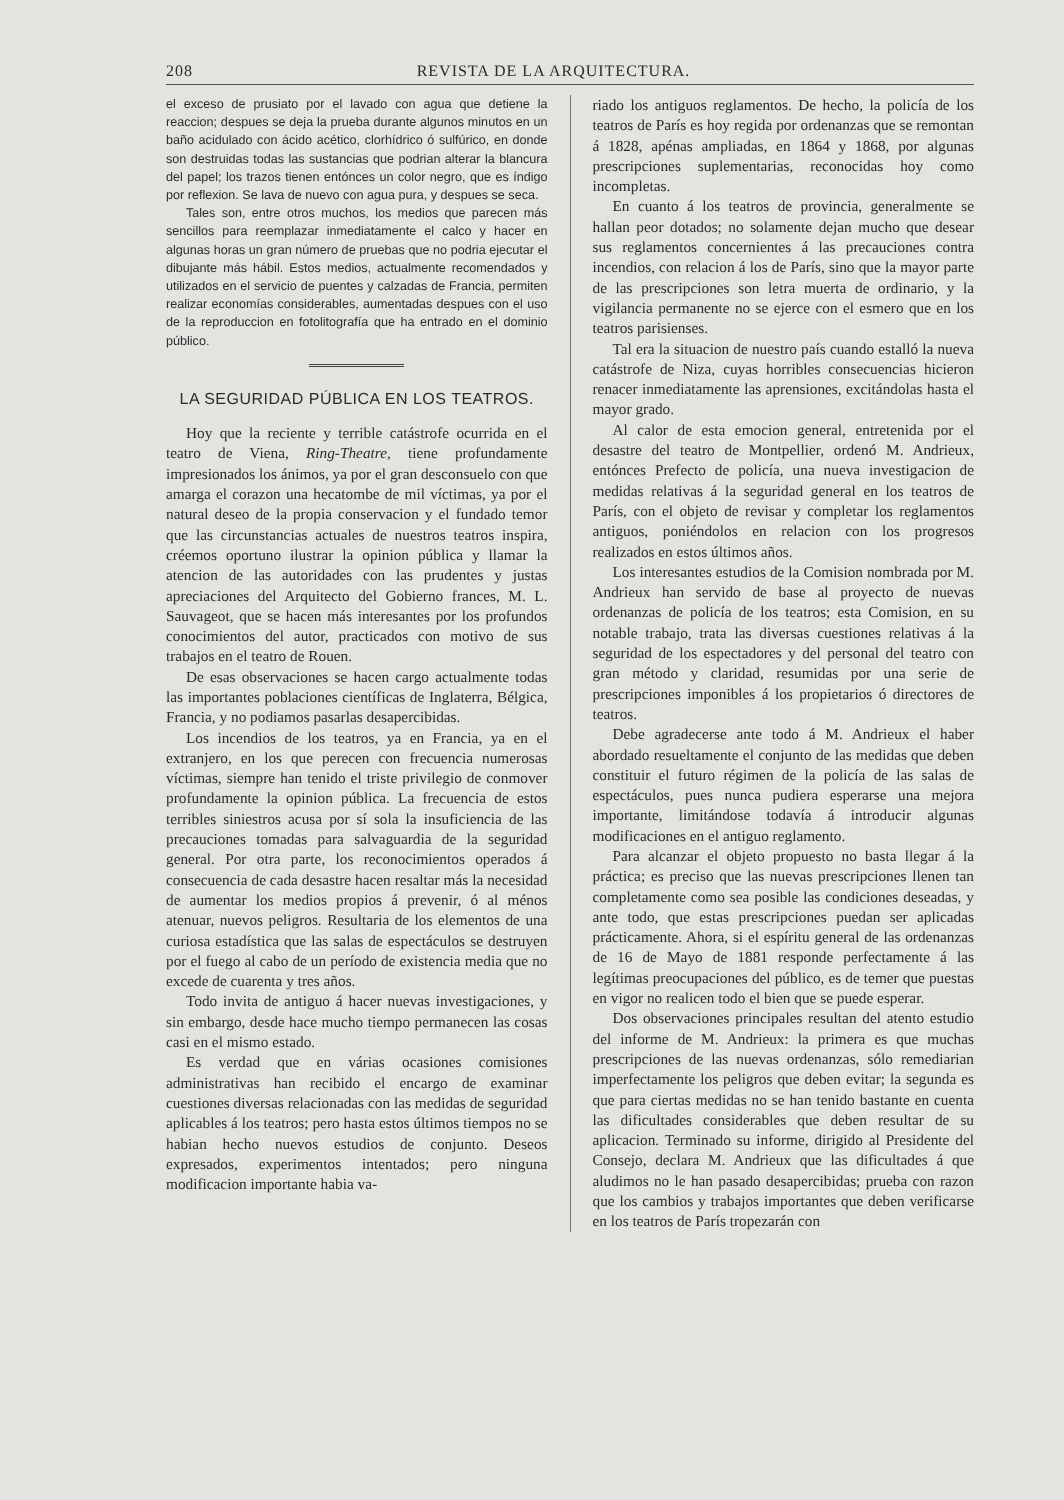208 REVISTA DE LA ARQUITECTURA.
el exceso de prusiato por el lavado con agua que detiene la reaccion; despues se deja la prueba durante algunos minutos en un baño acidulado con ácido acético, clorhídrico ó sulfúrico, en donde son destruidas todas las sustancias que podrian alterar la blancura del papel; los trazos tienen entónces un color negro, que es índigo por reflexion. Se lava de nuevo con agua pura, y despues se seca.
Tales son, entre otros muchos, los medios que parecen más sencillos para reemplazar inmediatamente el calco y hacer en algunas horas un gran número de pruebas que no podria ejecutar el dibujante más hábil. Estos medios, actualmente recomendados y utilizados en el servicio de puentes y calzadas de Francia, permiten realizar economías considerables, aumentadas despues con el uso de la reproduccion en fotolitografía que ha entrado en el dominio público.
LA SEGURIDAD PÚBLICA EN LOS TEATROS.
Hoy que la reciente y terrible catástrofe ocurrida en el teatro de Viena, Ring-Theatre, tiene profundamente impresionados los ánimos, ya por el gran desconsuelo con que amarga el corazon una hecatombe de mil víctimas, ya por el natural deseo de la propia conservacion y el fundado temor que las circunstancias actuales de nuestros teatros inspira, créemos oportuno ilustrar la opinion pública y llamar la atencion de las autoridades con las prudentes y justas apreciaciones del Arquitecto del Gobierno frances, M. L. Sauvageot, que se hacen más interesantes por los profundos conocimientos del autor, practicados con motivo de sus trabajos en el teatro de Rouen.
De esas observaciones se hacen cargo actualmente todas las importantes poblaciones científicas de Inglaterra, Bélgica, Francia, y no podiamos pasarlas desapercibidas.
Los incendios de los teatros, ya en Francia, ya en el extranjero, en los que perecen con frecuencia numerosas víctimas, siempre han tenido el triste privilegio de conmover profundamente la opinion pública. La frecuencia de estos terribles siniestros acusa por sí sola la insuficiencia de las precauciones tomadas para salvaguardia de la seguridad general. Por otra parte, los reconocimientos operados á consecuencia de cada desastre hacen resaltar más la necesidad de aumentar los medios propios á prevenir, ó al ménos atenuar, nuevos peligros. Resultaria de los elementos de una curiosa estadística que las salas de espectáculos se destruyen por el fuego al cabo de un período de existencia media que no excede de cuarenta y tres años.
Todo invita de antiguo á hacer nuevas investigaciones, y sin embargo, desde hace mucho tiempo permanecen las cosas casi en el mismo estado.
Es verdad que en várias ocasiones comisiones administrativas han recibido el encargo de examinar cuestiones diversas relacionadas con las medidas de seguridad aplicables á los teatros; pero hasta estos últimos tiempos no se habian hecho nuevos estudios de conjunto. Deseos expresados, experimentos intentados; pero ninguna modificacion importante habia va-
riado los antiguos reglamentos. De hecho, la policía de los teatros de París es hoy regida por ordenanzas que se remontan á 1828, apénas ampliadas, en 1864 y 1868, por algunas prescripciones suplementarias, reconocidas hoy como incompletas.
En cuanto á los teatros de provincia, generalmente se hallan peor dotados; no solamente dejan mucho que desear sus reglamentos concernientes á las precauciones contra incendios, con relacion á los de París, sino que la mayor parte de las prescripciones son letra muerta de ordinario, y la vigilancia permanente no se ejerce con el esmero que en los teatros parisienses.
Tal era la situacion de nuestro país cuando estalló la nueva catástrofe de Niza, cuyas horribles consecuencias hicieron renacer inmediatamente las aprensiones, excitándolas hasta el mayor grado.
Al calor de esta emocion general, entretenida por el desastre del teatro de Montpellier, ordenó M. Andrieux, entónces Prefecto de policía, una nueva investigacion de medidas relativas á la seguridad general en los teatros de París, con el objeto de revisar y completar los reglamentos antiguos, poniéndolos en relacion con los progresos realizados en estos últimos años.
Los interesantes estudios de la Comision nombrada por M. Andrieux han servido de base al proyecto de nuevas ordenanzas de policía de los teatros; esta Comision, en su notable trabajo, trata las diversas cuestiones relativas á la seguridad de los espectadores y del personal del teatro con gran método y claridad, resumidas por una serie de prescripciones imponibles á los propietarios ó directores de teatros.
Debe agradecerse ante todo á M. Andrieux el haber abordado resueltamente el conjunto de las medidas que deben constituir el futuro régimen de la policía de las salas de espectáculos, pues nunca pudiera esperarse una mejora importante, limitándose todavía á introducir algunas modificaciones en el antiguo reglamento.
Para alcanzar el objeto propuesto no basta llegar á la práctica; es preciso que las nuevas prescripciones llenen tan completamente como sea posible las condiciones deseadas, y ante todo, que estas prescripciones puedan ser aplicadas prácticamente. Ahora, si el espíritu general de las ordenanzas de 16 de Mayo de 1881 responde perfectamente á las legítimas preocupaciones del público, es de temer que puestas en vigor no realicen todo el bien que se puede esperar.
Dos observaciones principales resultan del atento estudio del informe de M. Andrieux: la primera es que muchas prescripciones de las nuevas ordenanzas, sólo remediarian imperfectamente los peligros que deben evitar; la segunda es que para ciertas medidas no se han tenido bastante en cuenta las dificultades considerables que deben resultar de su aplicacion. Terminado su informe, dirigido al Presidente del Consejo, declara M. Andrieux que las dificultades á que aludimos no le han pasado desapercibidas; prueba con razon que los cambios y trabajos importantes que deben verificarse en los teatros de París tropezarán con